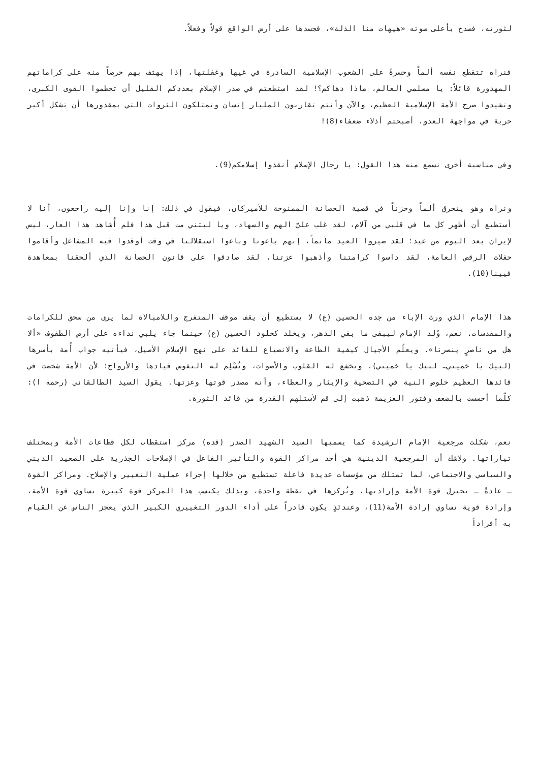لثورته، فصدح بأعلى صوته «هيهات منا الذلة»، فجسدها على أرض الواقع قولاً وفعلاً.
فنراه تتقطع نفسه ألماً وحسرةً على الشعوب الإسلامية السادرة في غيها وغفلتها، إذا يهتف بهم حرصاً منه على كراماتهم المهدورة قائلاً: يا مسلمي العالم، ماذا دهاكم؟! لقد استطعتم في صدر الإسلام بعددكم القليل أن تحطموا القوى الكبرى، وتشيدوا صرح الأمة الإسلامية العظيم، والآن وأنتم تقاربون المليار إنسان وتمتلكون الثروات التي بمقدورها أن تشكل أكبر حربة في مواجهة العدو، أصبحتم أذلاء ضعفاء(8)!
وفي مناسبة أخرى نسمع منه هذا القول: يا رجال الإسلام أنقذوا إسلامكم(9).
ونراه وهو يتحرق ألماً وحزناً في قضية الحصانة الممنوحة للأميركان، فيقول في ذلك: إنا وإنا إليه راجعون، أنا لا أستطيع أن أظهر كل ما في قلبي من آلام، لقد غلب عليّ الهم والسهاد، ويا ليتني مت قبل هذا فلم أُشاهد هذا العار، ليس لإيران بعد اليوم من عيد؛ لقد صيروا العيد مأتماً، إنهم باعونا وباعوا استقلالنا في وقت أوقدوا فيه المشاعل وأقاموا حفلات الرقص العامة، لقد داسوا كرامتنا وأذهبوا عزتنا، لقد صادقوا على قانون الحصانة الذي ألحقنا بمعاهدة فيينا(10).
هذا الإمام الذي ورث الإباء من جده الحسين (ع) لا يستطيع أن يقف موقف المتفرج واللامبالاة لما يرى من سحق للكرامات والمقدسات. نعم، وُلد الإمام ليبقى ما بقي الدهر، ويخلد كخلود الحسين (ع) حينما جاء يلبي نداءه على أرض الطفوف «ألا هل من ناصرٍ ينصرنا». ويعلّم الأجيال كيفية الطاعة والانصياع للقائد على نهج الإسلام الأصيل، فيأتيه جواب أُمة بأسرها (لبيك يا خميني… لبيك يا خميني)، وتخشع له القلوب والأصوات، وتُسْلِم له النفوس قيادها والأرواح؛ لأن الأمة شخصت في قائدها العظيم خلوص النية في التضحية والإيثار والعطاء، وأنه مصدر قوتها وعزتها. يقول السيد الطالقاني (رحمه ا): كلّما أحسست بالضعف وفتور العزيمة ذهبت إلى قم لأستلهم القدرة من قائد الثورة.
نعم، شكلت مرجعية الإمام الرشيدة كما يسميها السيد الشهيد الصدر (قده) مركز استقطاب لكل قطاعات الأمة وبمختلف تياراتها. ولاشك أن المرجعية الدينية هي أحد مراكز القوة والتأثير الفاعل في الإصلاحات الجذرية على الصعيد الديني والسياسي والاجتماعي، لما تمتلك من مؤسسات عديدة فاعلة تستطيع من خلالها إجراء عملية التغيير والإصلاح. ومراكز القوة ـ عادةً ـ تختزل قوة الأمة وإرادتها، وتُركزها في نقطة واحدة، وبذلك يكتسب هذا المركز قوة كبيرة تساوي قوة الأمة، وإرادة قوية تساوي إرادة الأمة(11)، وعندئذٍ يكون قادراً على أداء الدور التغييري الكبير الذي يعجز الناس عن القيام به أفراداً